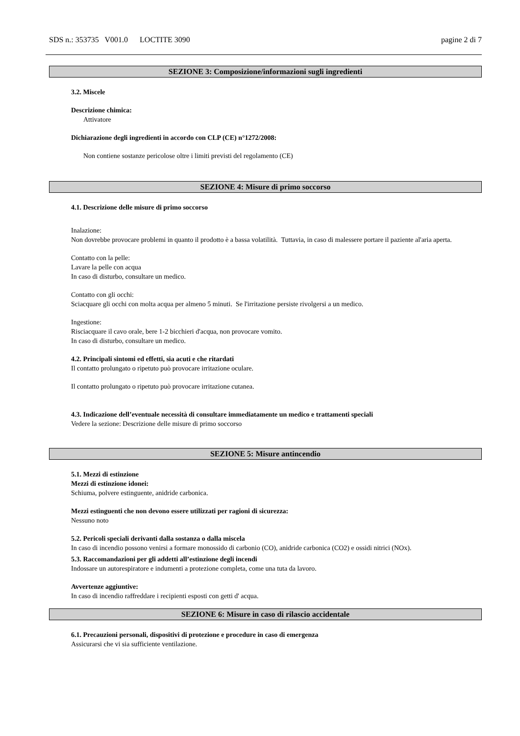SDS n.: 353735 V001.0 LOCTITE 3090 pagine 2 di 7
SEZIONE 3: Composizione/informazioni sugli ingredienti
3.2. Miscele
Descrizione chimica:
Attivatore
Dichiarazione degli ingredienti in accordo con CLP (CE) n°1272/2008:
Non contiene sostanze pericolose oltre i limiti previsti del regolamento (CE)
SEZIONE 4: Misure di primo soccorso
4.1. Descrizione delle misure di primo soccorso
Inalazione:
Non dovrebbe provocare problemi in quanto il prodotto è a bassa volatilità. Tuttavia, in caso di malessere portare il paziente al'aria aperta.
Contatto con la pelle:
Lavare la pelle con acqua
In caso di disturbo, consultare un medico.
Contatto con gli occhi:
Sciacquare gli occhi con molta acqua per almeno 5 minuti. Se l'irritazione persiste rivolgersi a un medico.
Ingestione:
Risciacquare il cavo orale, bere 1-2 bicchieri d'acqua, non provocare vomito.
In caso di disturbo, consultare un medico.
4.2. Principali sintomi ed effetti, sia acuti e che ritardati
Il contatto prolungato o ripetuto può provocare irritazione oculare.
Il contatto prolungato o ripetuto può provocare irritazione cutanea.
4.3. Indicazione dell’eventuale necessità di consultare immediatamente un medico e trattamenti speciali
Vedere la sezione: Descrizione delle misure di primo soccorso
SEZIONE 5: Misure antincendio
5.1. Mezzi di estinzione
Mezzi di estinzione idonei:
Schiuma, polvere estinguente, anidride carbonica.
Mezzi estinguenti che non devono essere utilizzati per ragioni di sicurezza:
Nessuno noto
5.2. Pericoli speciali derivanti dalla sostanza o dalla miscela
In caso di incendio possono venirsi a formare monossido di carbonio (CO), anidride carbonica (CO2) e ossidi nitrici (NOx).
5.3. Raccomandazioni per gli addetti all’estinzione degli incendi
Indossare un autorespiratore e indumenti a protezione completa, come una tuta da lavoro.
Avvertenze aggiuntive:
In caso di incendio raffreddare i recipienti esposti con getti d' acqua.
SEZIONE 6: Misure in caso di rilascio accidentale
6.1. Precauzioni personali, dispositivi di protezione e procedure in caso di emergenza
Assicurarsi che vi sia sufficiente ventilazione.